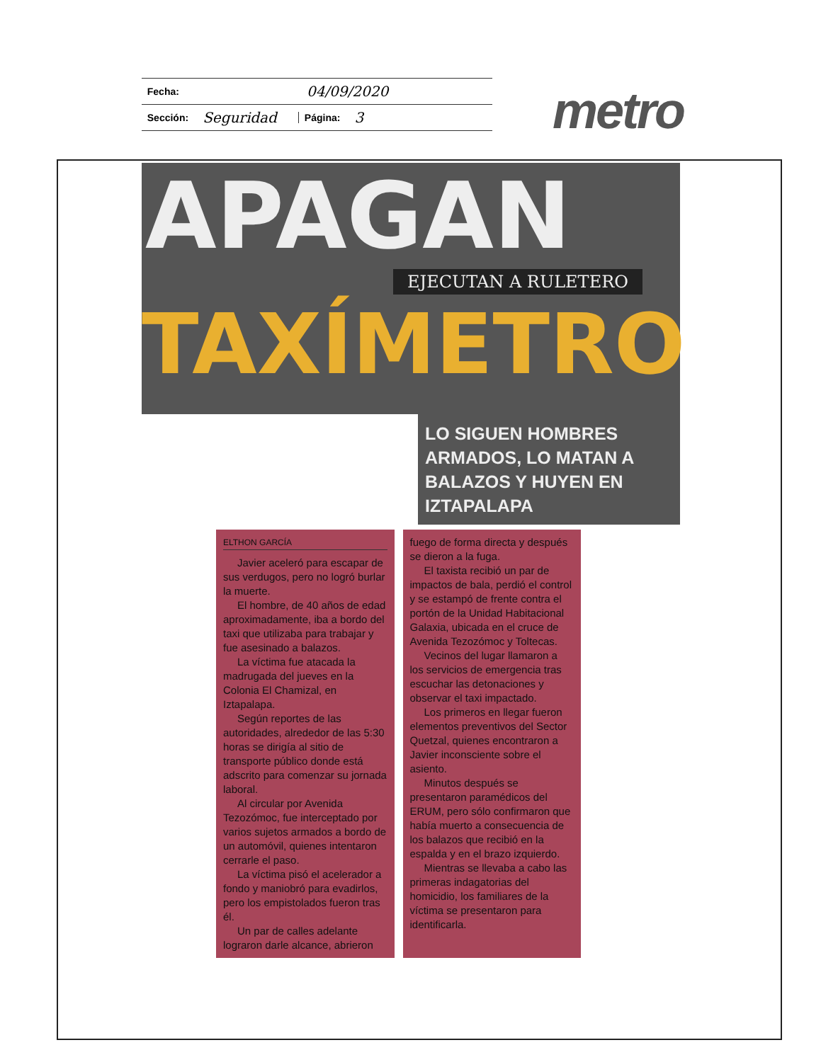Fecha: 04/09/2020
Sección: Seguridad Página: 3
metro
APAGAN
EJECUTAN A RULETERO
TAXÍMETRO
LO SIGUEN HOMBRES ARMADOS, LO MATAN A BALAZOS Y HUYEN EN IZTAPALAPA
ELTHON GARCÍA
Javier aceleró para escapar de sus verdugos, pero no logró burlar la muerte.
El hombre, de 40 años de edad aproximadamente, iba a bordo del taxi que utilizaba para trabajar y fue asesinado a balazos.
La víctima fue atacada la madrugada del jueves en la Colonia El Chamizal, en Iztapalapa.
Según reportes de las autoridades, alrededor de las 5:30 horas se dirigía al sitio de transporte público donde está adscrito para comenzar su jornada laboral.
Al circular por Avenida Tezozómoc, fue interceptado por varios sujetos armados a bordo de un automóvil, quienes intentaron cerrarle el paso.
La víctima pisó el acelerador a fondo y maniobró para evadirlos, pero los empistolados fueron tras él.
Un par de calles adelante lograron darle alcance, abrieron
fuego de forma directa y después se dieron a la fuga.
El taxista recibió un par de impactos de bala, perdió el control y se estampó de frente contra el portón de la Unidad Habitacional Galaxia, ubicada en el cruce de Avenida Tezozómoc y Toltecas.
Vecinos del lugar llamaron a los servicios de emergencia tras escuchar las detonaciones y observar el taxi impactado.
Los primeros en llegar fueron elementos preventivos del Sector Quetzal, quienes encontraron a Javier inconsciente sobre el asiento.
Minutos después se presentaron paramédicos del ERUM, pero sólo confirmaron que había muerto a consecuencia de los balazos que recibió en la espalda y en el brazo izquierdo.
Mientras se llevaba a cabo las primeras indagatorias del homicidio, los familiares de la víctima se presentaron para identificarla.